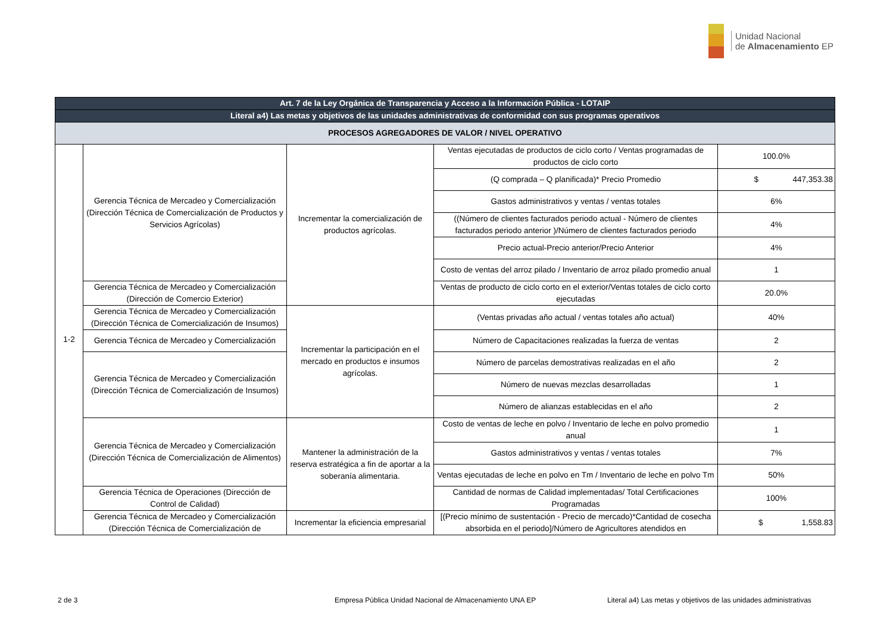Unidad Nacional
de Almacenamiento EP
| Art. 7 de la Ley Orgánica de Transparencia y Acceso a la Información Pública - LOTAIP | | | | |
| --- | --- | --- | --- | --- |
| Literal a4) Las metas y objetivos de las unidades administrativas de conformidad con sus programas operativos | | | | |
| PROCESOS AGREGADORES DE VALOR / NIVEL OPERATIVO | | | | |
| 1-2 | Gerencia Técnica de Mercadeo y Comercialización (Dirección Técnica de Comercialización de Productos y Servicios Agrícolas) | Incrementar la comercialización de productos agrícolas. | Ventas ejecutadas de productos de ciclo corto / Ventas programadas de productos de ciclo corto | 100.0% |
| | | | (Q comprada – Q planificada)* Precio Promedio | $ 447,353.38 |
| | | | Gastos administrativos y ventas / ventas totales | 6% |
| | | | ((Número de clientes facturados periodo actual - Número de clientes facturados periodo anterior )/Número de clientes facturados periodo | 4% |
| | | | Precio actual-Precio anterior/Precio Anterior | 4% |
| | | | Costo de ventas del arroz pilado / Inventario de arroz pilado promedio anual | 1 |
| | Gerencia Técnica de Mercadeo y Comercialización (Dirección de Comercio Exterior) | | Ventas de producto de ciclo corto en el exterior/Ventas totales de ciclo corto ejecutadas | 20.0% |
| | Gerencia Técnica de Mercadeo y Comercialización (Dirección Técnica de Comercialización de Insumos) | Incrementar la participación en el mercado en productos e insumos agrícolas. | (Ventas privadas año actual / ventas totales año actual) | 40% |
| | Gerencia Técnica de Mercadeo y Comercialización | | Número de Capacitaciones realizadas la fuerza de ventas | 2 |
| | Gerencia Técnica de Mercadeo y Comercialización (Dirección Técnica de Comercialización de Insumos) | | Número de parcelas demostrativas realizadas en el año | 2 |
| | | | Número de nuevas mezclas desarrolladas | 1 |
| | | | Número de alianzas establecidas en el año | 2 |
| | Gerencia Técnica de Mercadeo y Comercialización (Dirección Técnica de Comercialización de Alimentos) | Mantener la administración de la reserva estratégica a fin de aportar a la soberanía alimentaria. | Costo de ventas de leche en polvo / Inventario de leche en polvo promedio anual | 1 |
| | | | Gastos administrativos y ventas / ventas totales | 7% |
| | | | Ventas ejecutadas de leche en polvo en Tm / Inventario de leche en polvo Tm | 50% |
| | Gerencia Técnica de Operaciones (Dirección de Control de Calidad) | | Cantidad de normas de Calidad implementadas/ Total Certificaciones Programadas | 100% |
| | Gerencia Técnica de Mercadeo y Comercialización (Dirección Técnica de Comercialización de | Incrementar la eficiencia empresarial | [(Precio mínimo de sustentación - Precio de mercado)*Cantidad de cosecha absorbida en el periodo]/Número de Agricultores atendidos en | $ 1,558.83 |
2 de 3
Empresa Pública Unidad Nacional de Almacenamiento UNA EP
Literal a4) Las metas y objetivos de las unidades administrativas